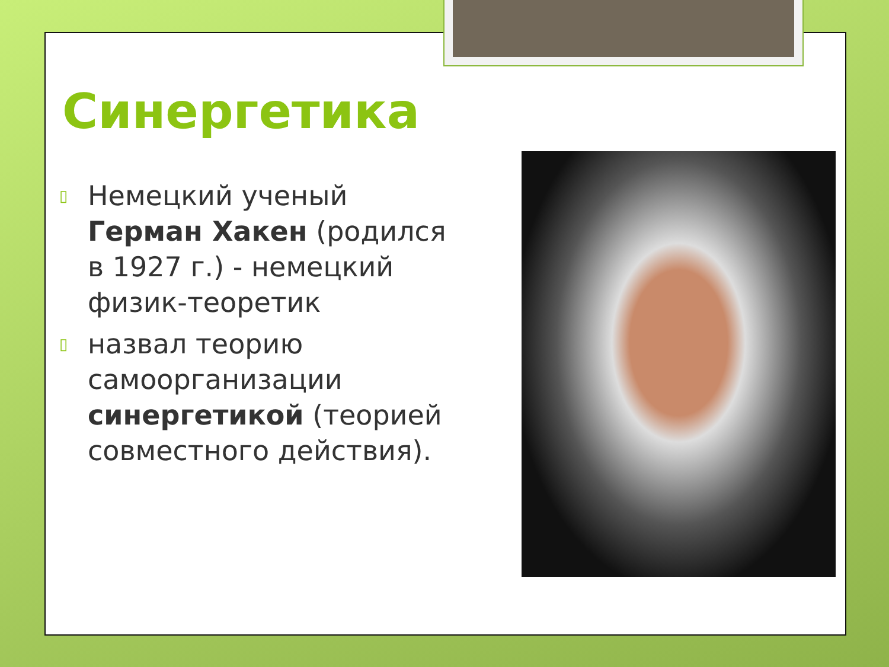Синергетика
▯ Немецкий ученый Герман Хакен (родился в 1927 г.) - немецкий физик-теоретик
▯ назвал теорию самоорганизации синергетикой (теорией совместного действия).